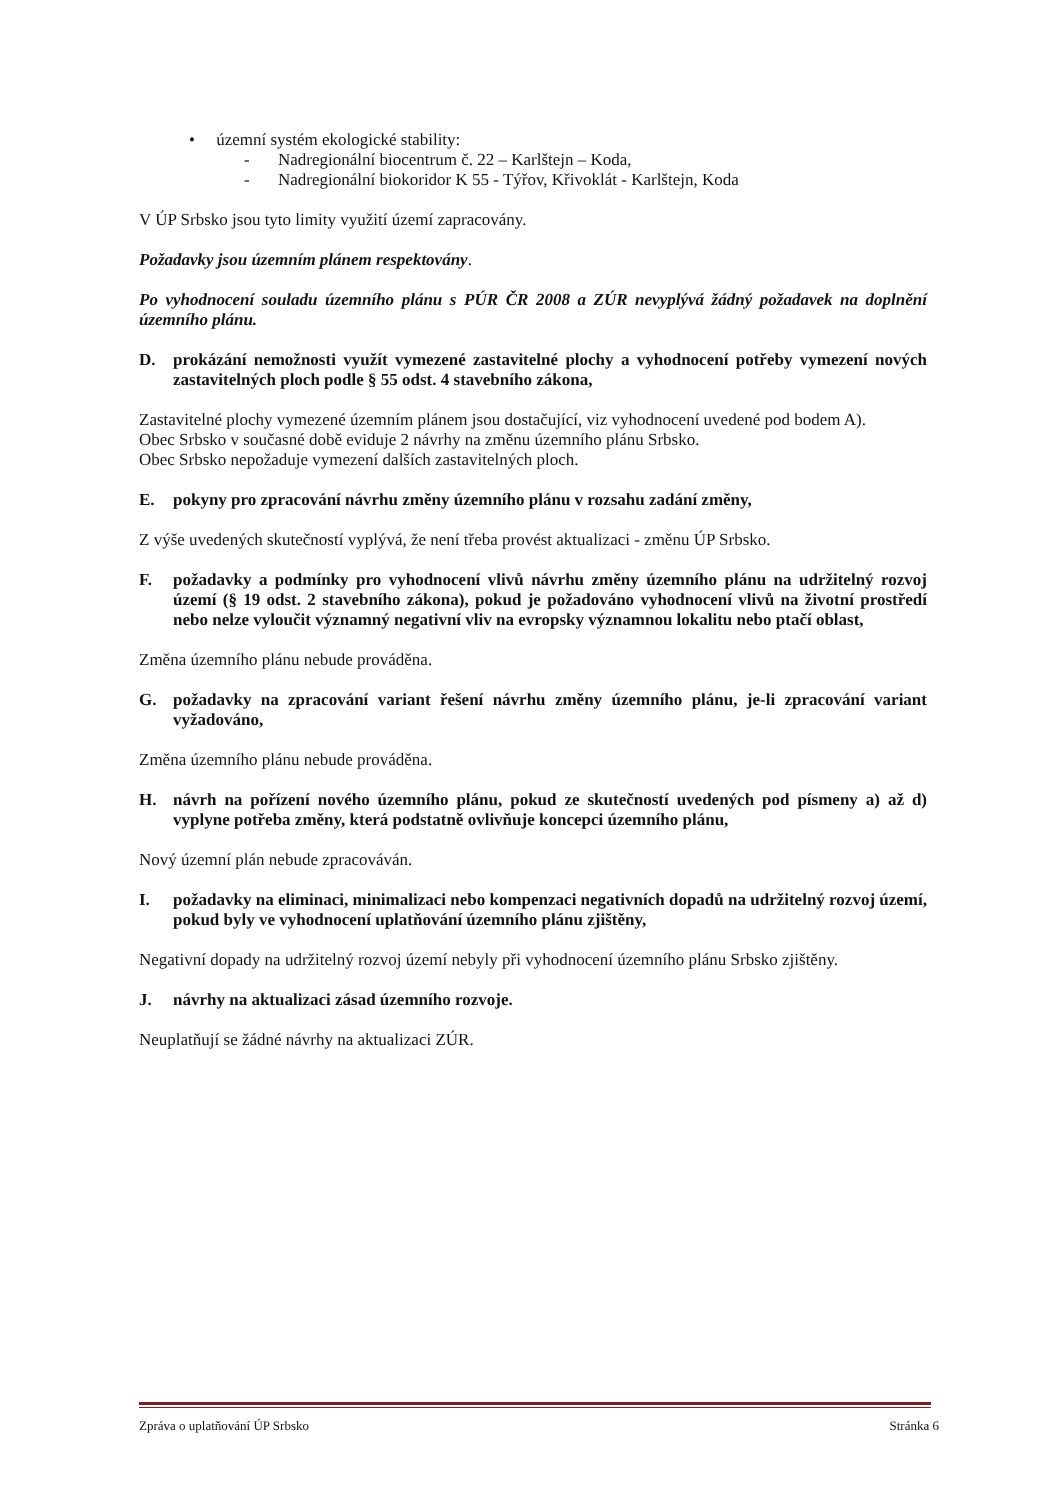• územní systém ekologické stability:
- Nadregionální biocentrum č. 22 – Karlštejn – Koda,
- Nadregionální biokoridor K 55 - Týřov, Křivoklát - Karlštejn, Koda
V ÚP Srbsko jsou tyto limity využití území zapracovány.
Požadavky jsou územním plánem respektovány.
Po vyhodnocení souladu územního plánu s PÚR ČR 2008 a ZÚR nevyplývá žádný požadavek na doplnění územního plánu.
D. prokázání nemožnosti využít vymezené zastavitelné plochy a vyhodnocení potřeby vymezení nových zastavitelných ploch podle § 55 odst. 4 stavebního zákona,
Zastavitelné plochy vymezené územním plánem jsou dostačující, viz vyhodnocení uvedené pod bodem A).
Obec Srbsko v současné době eviduje 2 návrhy na změnu územního plánu Srbsko.
Obec Srbsko nepožaduje vymezení dalších zastavitelných ploch.
E. pokyny pro zpracování návrhu změny územního plánu v rozsahu zadání změny,
Z výše uvedených skutečností vyplývá, že není třeba provést aktualizaci - změnu ÚP Srbsko.
F. požadavky a podmínky pro vyhodnocení vlivů návrhu změny územního plánu na udržitelný rozvoj území (§ 19 odst. 2 stavebního zákona), pokud je požadováno vyhodnocení vlivů na životní prostředí nebo nelze vyloučit významný negativní vliv na evropsky významnou lokalitu nebo ptačí oblast,
Změna územního plánu nebude prováděna.
G. požadavky na zpracování variant řešení návrhu změny územního plánu, je-li zpracování variant vyžadováno,
Změna územního plánu nebude prováděna.
H. návrh na pořízení nového územního plánu, pokud ze skutečností uvedených pod písmeny a) až d) vyplyne potřeba změny, která podstatně ovlivňuje koncepci územního plánu,
Nový územní plán nebude zpracováván.
I. požadavky na eliminaci, minimalizaci nebo kompenzaci negativních dopadů na udržitelný rozvoj území, pokud byly ve vyhodnocení uplatňování územního plánu zjištěny,
Negativní dopady na udržitelný rozvoj území nebyly při vyhodnocení územního plánu Srbsko zjištěny.
J. návrhy na aktualizaci zásad územního rozvoje.
Neuplatňují se žádné návrhy na aktualizaci ZÚR.
Zpráva o uplatňování ÚP Srbsko Stránka 6